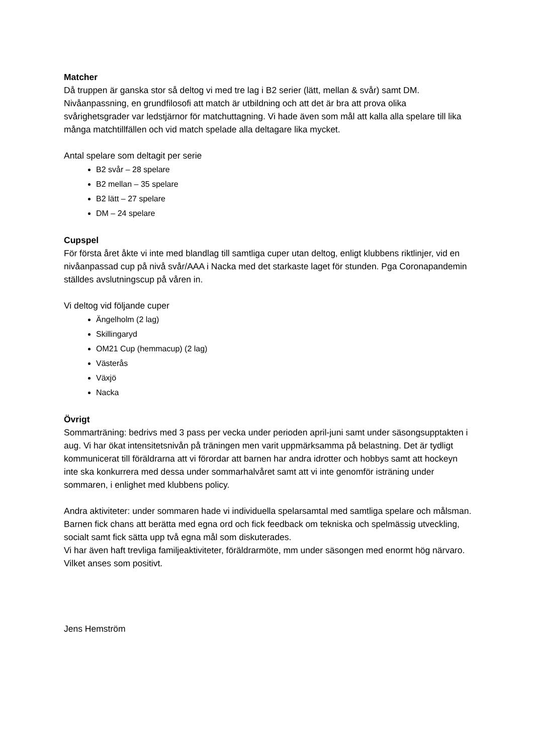Matcher
Då truppen är ganska stor så deltog vi med tre lag i B2 serier (lätt, mellan & svår) samt DM. Nivåanpassning, en grundfilosofi att match är utbildning och att det är bra att prova olika svårighetsgrader var ledstjärnor för matchuttagning. Vi hade även som mål att kalla alla spelare till lika många matchtillfällen och vid match spelade alla deltagare lika mycket.
Antal spelare som deltagit per serie
B2 svår – 28 spelare
B2 mellan – 35 spelare
B2 lätt – 27 spelare
DM – 24 spelare
Cupspel
För första året åkte vi inte med blandlag till samtliga cuper utan deltog, enligt klubbens riktlinjer, vid en nivåanpassad cup på nivå svår/AAA i Nacka med det starkaste laget för stunden. Pga Coronapandemin ställdes avslutningscup på våren in.
Vi deltog vid följande cuper
Ängelholm (2 lag)
Skillingaryd
OM21 Cup (hemmacup) (2 lag)
Västerås
Växjö
Nacka
Övrigt
Sommarträning: bedrivs med 3 pass per vecka under perioden april-juni samt under säsongsupptakten i aug. Vi har ökat intensitetsnivån på träningen men varit uppmärksamma på belastning. Det är tydligt kommunicerat till föräldrarna att vi förordar att barnen har andra idrotter och hobbys samt att hockeyn inte ska konkurrera med dessa under sommarhalvåret samt att vi inte genomför isträning under sommaren, i enlighet med klubbens policy.
Andra aktiviteter: under sommaren hade vi individuella spelarsamtal med samtliga spelare och målsman. Barnen fick chans att berätta med egna ord och fick feedback om tekniska och spelmässig utveckling, socialt samt fick sätta upp två egna mål som diskuterades.
Vi har även haft trevliga familjeaktiviteter, föräldrarmöte, mm under säsongen med enormt hög närvaro. Vilket anses som positivt.
Jens Hemström